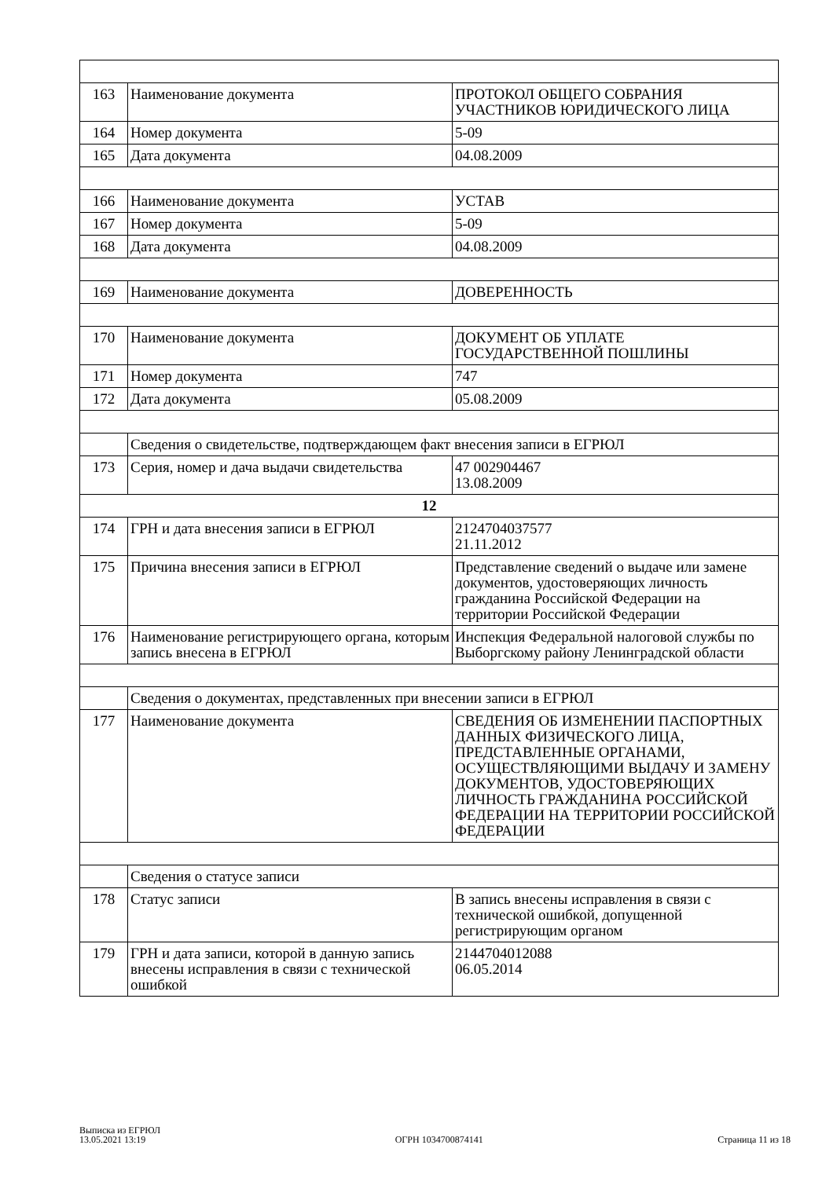| 163 | Наименование документа | ПРОТОКОЛ ОБЩЕГО СОБРАНИЯ УЧАСТНИКОВ ЮРИДИЧЕСКОГО ЛИЦА |
| 164 | Номер документа | 5-09 |
| 165 | Дата документа | 04.08.2009 |
| 166 | Наименование документа | УСТАВ |
| 167 | Номер документа | 5-09 |
| 168 | Дата документа | 04.08.2009 |
| 169 | Наименование документа | ДОВЕРЕННОСТЬ |
| 170 | Наименование документа | ДОКУМЕНТ ОБ УПЛАТЕ ГОСУДАРСТВЕННОЙ ПОШЛИНЫ |
| 171 | Номер документа | 747 |
| 172 | Дата документа | 05.08.2009 |
| | Сведения о свидетельстве, подтверждающем факт внесения записи в ЕГРЮЛ | |
| 173 | Серия, номер и дача выдачи свидетельства | 47 002904467 13.08.2009 |
| 12 | | |
| 174 | ГРН и дата внесения записи в ЕГРЮЛ | 2124704037577 21.11.2012 |
| 175 | Причина внесения записи в ЕГРЮЛ | Представление сведений о выдаче или замене документов, удостоверяющих личность гражданина Российской Федерации на территории Российской Федерации |
| 176 | Наименование регистрирующего органа, которым запись внесена в ЕГРЮЛ | Инспекция Федеральной налоговой службы по Выборгскому району Ленинградской области |
| | Сведения о документах, представленных при внесении записи в ЕГРЮЛ | |
| 177 | Наименование документа | СВЕДЕНИЯ ОБ ИЗМЕНЕНИИ ПАСПОРТНЫХ ДАННЫХ ФИЗИЧЕСКОГО ЛИЦА, ПРЕДСТАВЛЕННЫЕ ОРГАНАМИ, ОСУЩЕСТВЛЯЮЩИМИ ВЫДАЧУ И ЗАМЕНУ ДОКУМЕНТОВ, УДОСТОВЕРЯЮЩИХ ЛИЧНОСТЬ ГРАЖДАНИНА РОССИЙСКОЙ ФЕДЕРАЦИИ НА ТЕРРИТОРИИ РОССИЙСКОЙ ФЕДЕРАЦИИ |
| | Сведения о статусе записи | |
| 178 | Статус записи | В запись внесены исправления в связи с технической ошибкой, допущенной регистрирующим органом |
| 179 | ГРН и дата записи, которой в данную запись внесены исправления в связи с технической ошибкой | 2144704012088 06.05.2014 |
Выписка из ЕГРЮЛ
13.05.2021 13:19
ОГРН 1034700874141
Страница 11 из 18